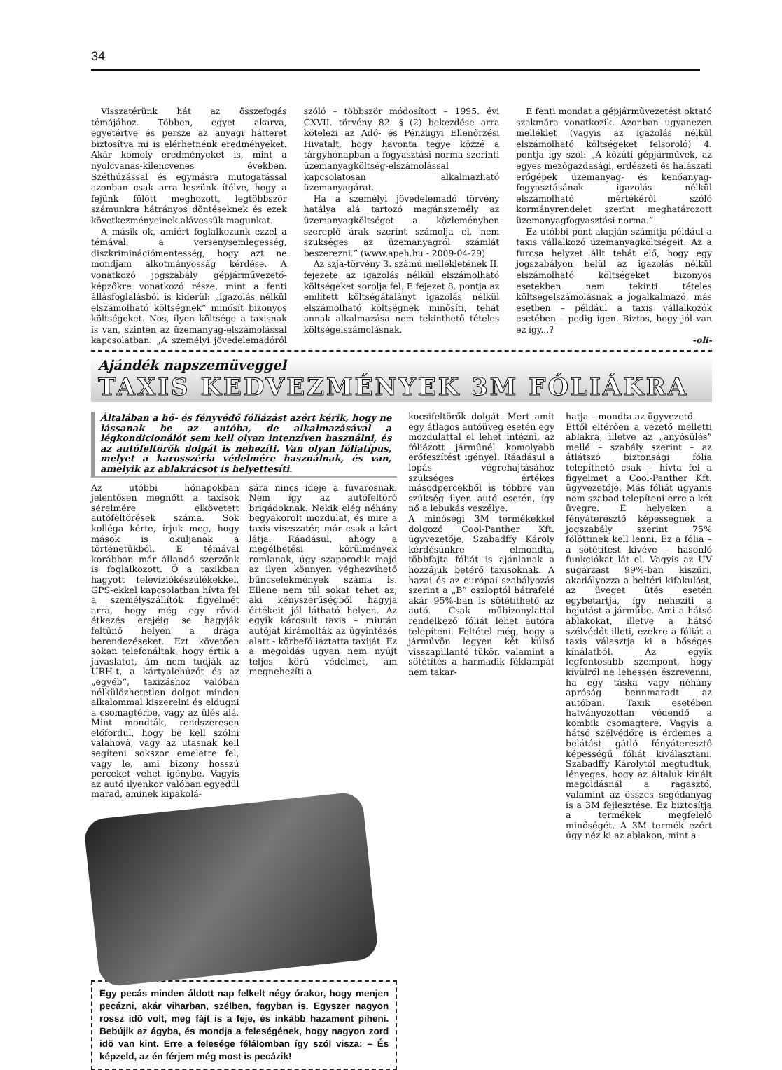34
Visszatérünk hát az összefogás témájához. Többen, egyet akarva, egyetértve és persze az anyagi hátteret biztosítva mi is elérhetnénk eredményeket. Akár komoly eredményeket is, mint a nyolcvanas-kilencvenes években. Széthúzással és egymásra mutogatással azonban csak arra leszünk ítélve, hogy a fejünk fölött meghozott, legtöbbször számunkra hátrányos döntéseknek és ezek következményeinek alávessük magunkat.
A másik ok, amiért foglalkozunk ezzel a témával, a versenysemlegesség, diszkriminációmentesség, hogy azt ne mondjam alkotmányosság kérdése. A vonatkozó jogszabály gépjárművezető-képzőkre vonatkozó része, mint a fenti állásfoglalásból is kiderül: „igazolás nélkül elszámolható költségnek” minősít bizonyos költségeket. Nos, ilyen költsége a taxisnak is van, szintén az üzemanyag-elszámolással kapcsolatban: „A személyi jövedelemadóról szóló – többször módosított – 1995. évi CXVII. törvény 82. § (2) bekezdése arra kötelezi az Adó- és Pénzügyi Ellenőrzési Hivatalt, hogy havonta tegye közzé a tárgyhónapban a fogyasztási norma szerinti üzemanyagköltség-elszámolással kapcsolatosan alkalmazható üzemanyagárat.
Ha a személyi jövedelemadó törvény hatálya alá tartozó magánszemély az üzemanyagköltséget a közleményben szereplő árak szerint számolja el, nem szükséges az üzemanyagról számlát beszerezni.” (www.apeh.hu - 2009-04-29)
Az szja-törvény 3. számú mellékletének II. fejezete az igazolás nélkül elszámolható költségeket sorolja fel. E fejezet 8. pontja az említett költségátalányt igazolás nélkül elszámolható költségnek minősíti, tehát annak alkalmazása nem tekinthető tételes költségelszámolásnak.
E fenti mondat a gépjárművezetést oktató szakmára vonatkozik. Azonban ugyanezen melléklet (vagyis az igazolás nélkül elszámolható költségeket felsoroló) 4. pontja így szól: „A közúti gépjárművek, az egyes mezőgazdasági, erdészeti és halászati erőgépek üzemanyag- és kenőanyag-fogyasztásának igazolás nélkül elszámolható mértékéről szóló kormányrendelet szerint meghatározott üzemanyagfogyasztási norma.”
Ez utóbbi pont alapján számítja például a taxis vállalkozó üzemanyagköltségeit. Az a furcsa helyzet állt tehát elő, hogy egy jogszabályon belül az igazolás nélkül elszámolható költségeket bizonyos esetekben nem tekinti tételes költségelszámolásnak a jogalkalmazó, más esetben – például a taxis vállalkozók esetében – pedig igen. Biztos, hogy jól van ez így...?
-oli-
Ajándék napszemüveggel
TAXIS KEDVEZMÉNYEK 3M FÓLIÁKRA
Általában a hő- és fényvédő fóliázást azért kérik, hogy ne lássanak be az autóba, de alkalmazásával a légkondicionálót sem kell olyan intenzíven használni, és az autófeltörők dolgát is nehezíti. Van olyan fóliatípus, melyet a karosszéria védelmére használnak, és van, amelyik az ablakrácsot is helyettesíti.
Az utóbbi hónapokban jelentősen megnőtt a taxisok sérelmére elkövetett autófeltörések száma. Sok kolléga kérte, írjuk meg, hogy mások is okuljanak a történetükből. E témával korábban már állandó szerzőnk is foglalkozott. Ő a taxikban hagyott televíziókészülékekkel, GPS-ekkel kapcsolatban hívta fel a személyszállítók figyelmét arra, hogy még egy rövid étkezés erejéig se hagyják feltűnő helyen a drága berendezéseket. Ezt követően sokan telefonáltak, hogy értik a javaslatot, ám nem tudják az URH-t, a kártyalehúzót és az „egyéb”, taxizáshoz valóban nélkülözhetetlen dolgot minden alkalommal kiszerelni és eldugni a csomagtérbe, vagy az ülés alá. Mint mondták, rendszeresen előfordul, hogy be kell szólni valahová, vagy az utasnak kell segíteni sokszor emeletre fel, vagy le, ami bizony hosszú perceket vehet igénybe. Vagyis az autó ilyenkor valóban egyedül marad, aminek kipakolá-
sára nincs ideje a fuvarosnak. Nem így az autófeltörő brigádoknak. Nekik elég néhány begyakorolt mozdulat, és mire a taxis viszszatér, már csak a kárt látja. Ráadásul, ahogy a megélhetési körülmények romlanak, úgy szaporodik majd az ilyen könnyen véghezvihető bűncselekmények száma is. Ellene nem túl sokat tehet az, aki kényszerűségből hagyja értékeit jól látható helyen. Az egyik károsult taxis – miután autóját kirámolták az ügyintézés alatt - körbefóliáztatta taxiját. Ez a megoldás ugyan nem nyújt teljes körű védelmet, ám megnehezíti a
Egy pecás minden áldott nap felkelt négy órakor, hogy menjen pecázni, akár viharban, szélben, fagyban is. Egyszer nagyon rossz idõ volt, meg fájt is a feje, és inkább hazament piheni. Bebújik az ágyba, és mondja a feleségének, hogy nagyon zord idõ van kint. Erre a felesége félálomban így szól visza: – És képzeld, az én férjem még most is pecázik!
kocsifeltörők dolgát. Mert amit egy átlagos autóüveg esetén egy mozdulattal el lehet intézni, az fóliázott járműnél komolyabb erőfeszítést igényel. Ráadásul a lopás végrehajtásához szükséges értékes másodpercekből is többre van szükség ilyen autó esetén, így nő a lebukás veszélye.
A minőségi 3M termékekkel dolgozó Cool-Panther Kft. ügyvezetője, Szabadffy Károly kérdésünkre elmondta, többfajta fóliát is ajánlanak a hozzájuk betérő taxisoknak. A hazai és az európai szabályozás szerint a „B” oszloptól hátrafelé akár 95%-ban is sötétíthető az autó. Csak műbizonylattal rendelkező fóliát lehet autóra telepíteni. Feltétel még, hogy a járművön legyen két külső visszapillantó tükör, valamint a sötétítés a harmadik féklámpát nem takar-
hatja – mondta az ügyvezető.
Ettől eltérően a vezető melletti ablakra, illetve az „anyósülés” mellé – szabály szerint – az átlátszó biztonsági fólia telepíthető csak – hívta fel a figyelmet a Cool-Panther Kft. ügyvezetője. Más fóliát ugyanis nem szabad telepíteni erre a két üvegre. E helyeken a fényáteresztő képességnek a jogszabály szerint 75% fölöttinek kell lenni. Ez a fólia – a sötétítést kivéve – hasonló funkciókat lát el. Vagyis az UV sugárzást 99%-ban kiszűri, akadályozza a beltéri kifakulást, az üveget ütés esetén egybetartja, így nehezíti a bejutást a járműbe. Ami a hátsó ablakokat, illetve a hátsó szélvédőt illeti, ezekre a fóliát a taxis választja ki a bőséges kínálatból. Az egyik legfontosabb szempont, hogy kívülről ne lehessen észrevenni, ha egy táska vagy néhány apróság bennmaradt az autóban. Taxik esetében hatványozottan védendő a kombik csomagtere. Vagyis a hátsó szélvédőre is érdemes a belátást gátló fényáteresztő képességű fóliát kiválasztani. Szabadffy Károlytól megtudtuk, lényeges, hogy az általuk kínált megoldásnál a ragasztó, valamint az összes segédanyag is a 3M fejlesztése. Ez biztosítja a termékek megfelelő minőségét. A 3M termék ezért úgy néz ki az ablakon, mint a